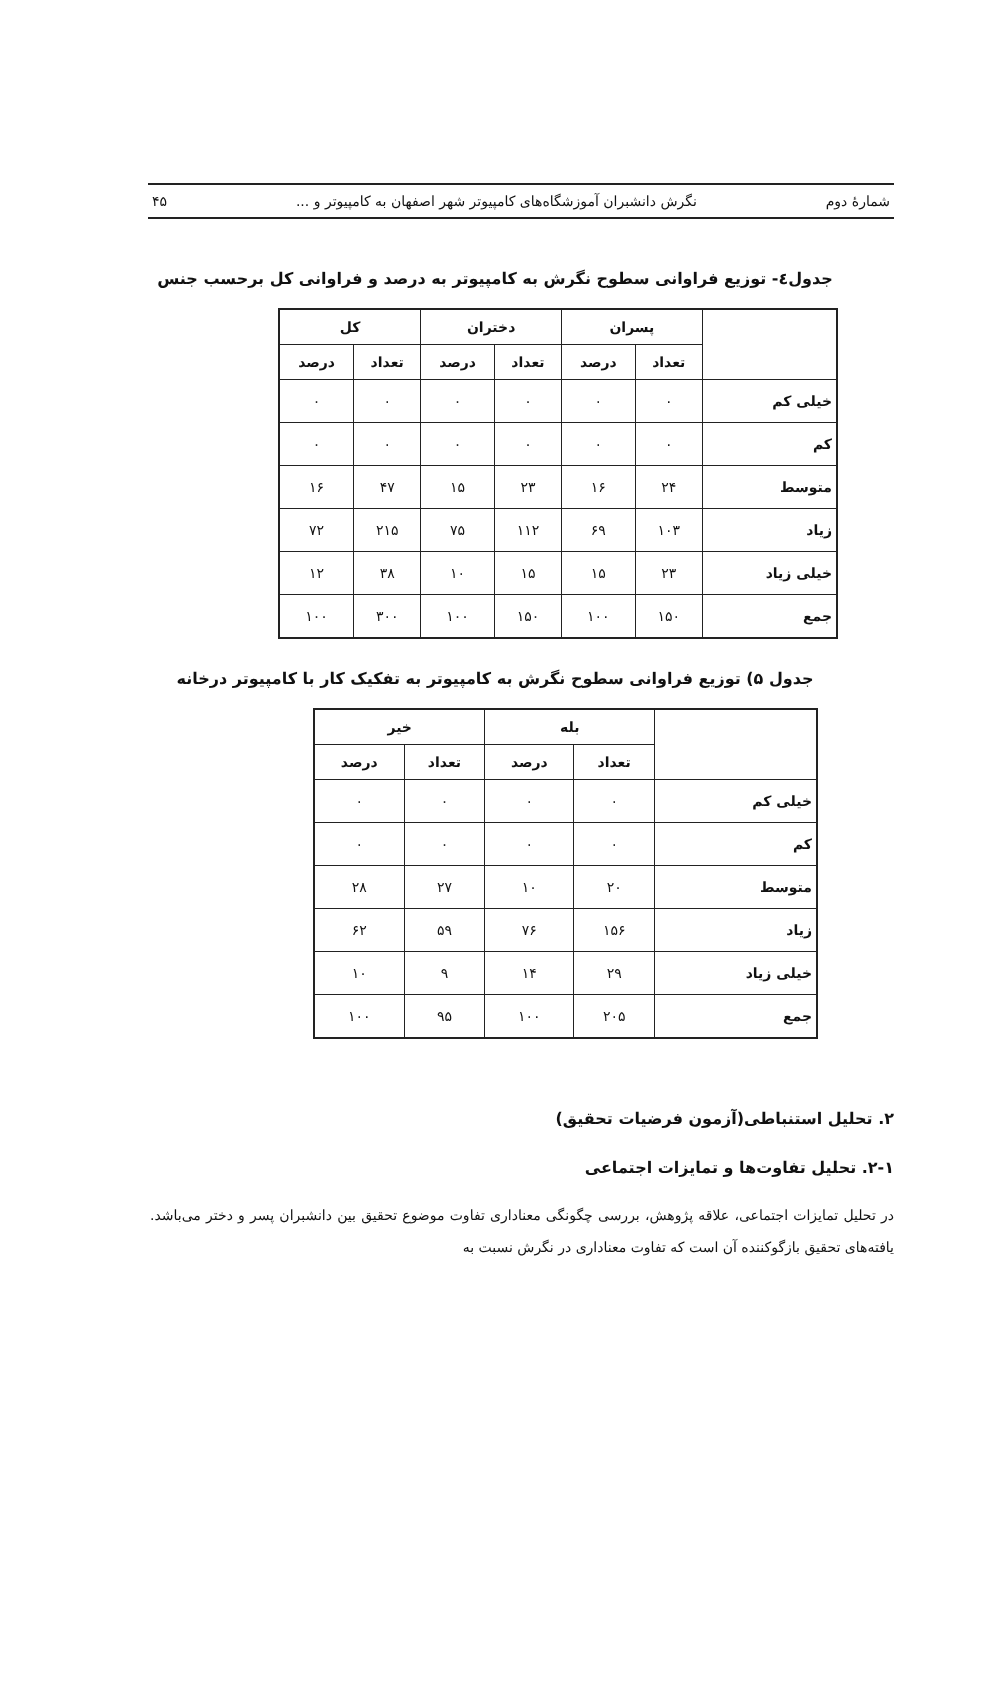شمارهٔ دوم نگرش دانشبران آموزشگاه‌های کامپیوتر شهر اصفهان به کامپیوتر و ... ۴۵
جدول٤- توزیع فراوانی سطوح نگرش به کامپیوتر به درصد و فراوانی کل برحسب جنس
| | پسران | | دختران | | کل | |
| --- | --- | --- | --- | --- | --- | --- |
| | تعداد | درصد | تعداد | درصد | تعداد | درصد |
| خیلی کم | ۰ | ۰ | ۰ | ۰ | ۰ | ۰ |
| کم | ۰ | ۰ | ۰ | ۰ | ۰ | ۰ |
| متوسط | ۲۴ | ۱۶ | ۲۳ | ۱۵ | ۴۷ | ۱۶ |
| زیاد | ۱۰۳ | ۶۹ | ۱۱۲ | ۷۵ | ۲۱۵ | ۷۲ |
| خیلی زیاد | ۲۳ | ۱۵ | ۱۵ | ۱۰ | ۳۸ | ۱۲ |
| جمع | ۱۵۰ | ۱۰۰ | ۱۵۰ | ۱۰۰ | ۳۰۰ | ۱۰۰ |
جدول ۵) توزیع فراوانی سطوح نگرش به کامپیوتر به تفکیک کار با کامپیوتر درخانه
| | بله | | خیر | |
| --- | --- | --- | --- | --- |
| | تعداد | درصد | تعداد | درصد |
| خیلی کم | ۰ | ۰ | ۰ | ۰ |
| کم | ۰ | ۰ | ۰ | ۰ |
| متوسط | ۲۰ | ۱۰ | ۲۷ | ۲۸ |
| زیاد | ۱۵۶ | ۷۶ | ۵۹ | ۶۲ |
| خیلی زیاد | ۲۹ | ۱۴ | ۹ | ۱۰ |
| جمع | ۲۰۵ | ۱۰۰ | ۹۵ | ۱۰۰ |
۲. تحلیل استنباطی(آزمون فرضیات تحقیق)
۲-۱. تحلیل تفاوت‌ها و تمایزات اجتماعی
در تحلیل تمایزات اجتماعی، علاقه پژوهش، بررسی چگونگی معناداری تفاوت موضوع تحقیق بین دانشبران پسر و دختر می‌باشد. یافته‌های تحقیق بازگوکننده آن است که تفاوت معناداری در نگرش نسبت به